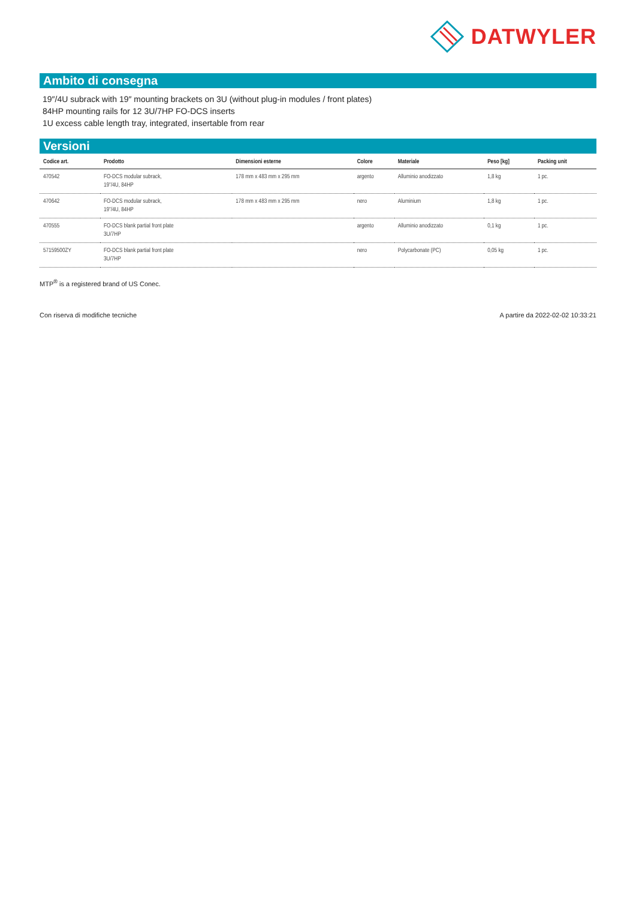DATWYLER
Ambito di consegna
19″/4U subrack with 19″ mounting brackets on 3U (without plug-in modules / front plates)
84HP mounting rails for 12 3U/7HP FO-DCS inserts
1U excess cable length tray, integrated, insertable from rear
Versioni
| Codice art. | Prodotto | Dimensioni esterne | Colore | Materiale | Peso [kg] | Packing unit |
| --- | --- | --- | --- | --- | --- | --- |
| 470542 | FO-DCS modular subrack, 19"/4U, 84HP | 178 mm x 483 mm x 295 mm | argento | Alluminio anodizzato | 1,8 kg | 1 pc. |
| 470642 | FO-DCS modular subrack, 19"/4U, 84HP | 178 mm x 483 mm x 295 mm | nero | Aluminium | 1,8 kg | 1 pc. |
| 470555 | FO-DCS blank partial front plate 3U/7HP | | argento | Alluminio anodizzato | 0,1 kg | 1 pc. |
| 57159500ZY | FO-DCS blank partial front plate 3U/7HP | | nero | Polycarbonate (PC) | 0,05 kg | 1 pc. |
MTP<sup>®</sup> is a registered brand of US Conec.
Con riserva di modifiche tecniche A partire da 2022-02-02 10:33:21